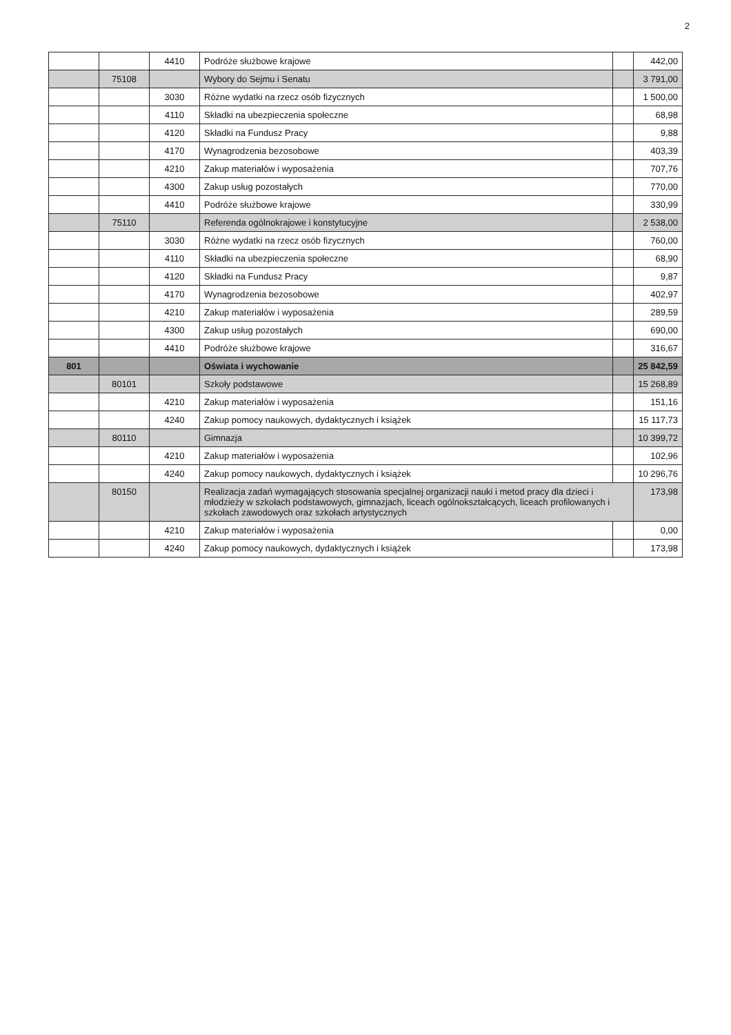2
| | | 4410 | Podróże służbowe krajowe | | 442,00 |
| | 75108 | | Wybory do Sejmu i Senatu | | 3 791,00 |
| | | 3030 | Różne wydatki na rzecz osób fizycznych | | 1 500,00 |
| | | 4110 | Składki na ubezpieczenia społeczne | | 68,98 |
| | | 4120 | Składki na Fundusz Pracy | | 9,88 |
| | | 4170 | Wynagrodzenia bezosobowe | | 403,39 |
| | | 4210 | Zakup materiałów i wyposażenia | | 707,76 |
| | | 4300 | Zakup usług pozostałych | | 770,00 |
| | | 4410 | Podróże służbowe krajowe | | 330,99 |
| | 75110 | | Referenda ogólnokrajowe i konstytucyjne | | 2 538,00 |
| | | 3030 | Różne wydatki na rzecz osób fizycznych | | 760,00 |
| | | 4110 | Składki na ubezpieczenia społeczne | | 68,90 |
| | | 4120 | Składki na Fundusz Pracy | | 9,87 |
| | | 4170 | Wynagrodzenia bezosobowe | | 402,97 |
| | | 4210 | Zakup materiałów i wyposażenia | | 289,59 |
| | | 4300 | Zakup usług pozostałych | | 690,00 |
| | | 4410 | Podróże służbowe krajowe | | 316,67 |
| 801 | | | Oświata i wychowanie | | 25 842,59 |
| | 80101 | | Szkoły podstawowe | | 15 268,89 |
| | | 4210 | Zakup materiałów i wyposażenia | | 151,16 |
| | | 4240 | Zakup pomocy naukowych, dydaktycznych i książek | | 15 117,73 |
| | 80110 | | Gimnazja | | 10 399,72 |
| | | 4210 | Zakup materiałów i wyposażenia | | 102,96 |
| | | 4240 | Zakup pomocy naukowych, dydaktycznych i książek | | 10 296,76 |
| | 80150 | | Realizacja zadań wymagających stosowania specjalnej organizacji nauki i metod pracy dla dzieci i młodzieży w szkołach podstawowych, gimnazjach, liceach ogólnokształcących, liceach profilowanych i szkołach zawodowych oraz szkołach artystycznych | | 173,98 |
| | | 4210 | Zakup materiałów i wyposażenia | | 0,00 |
| | | 4240 | Zakup pomocy naukowych, dydaktycznych i książek | | 173,98 |